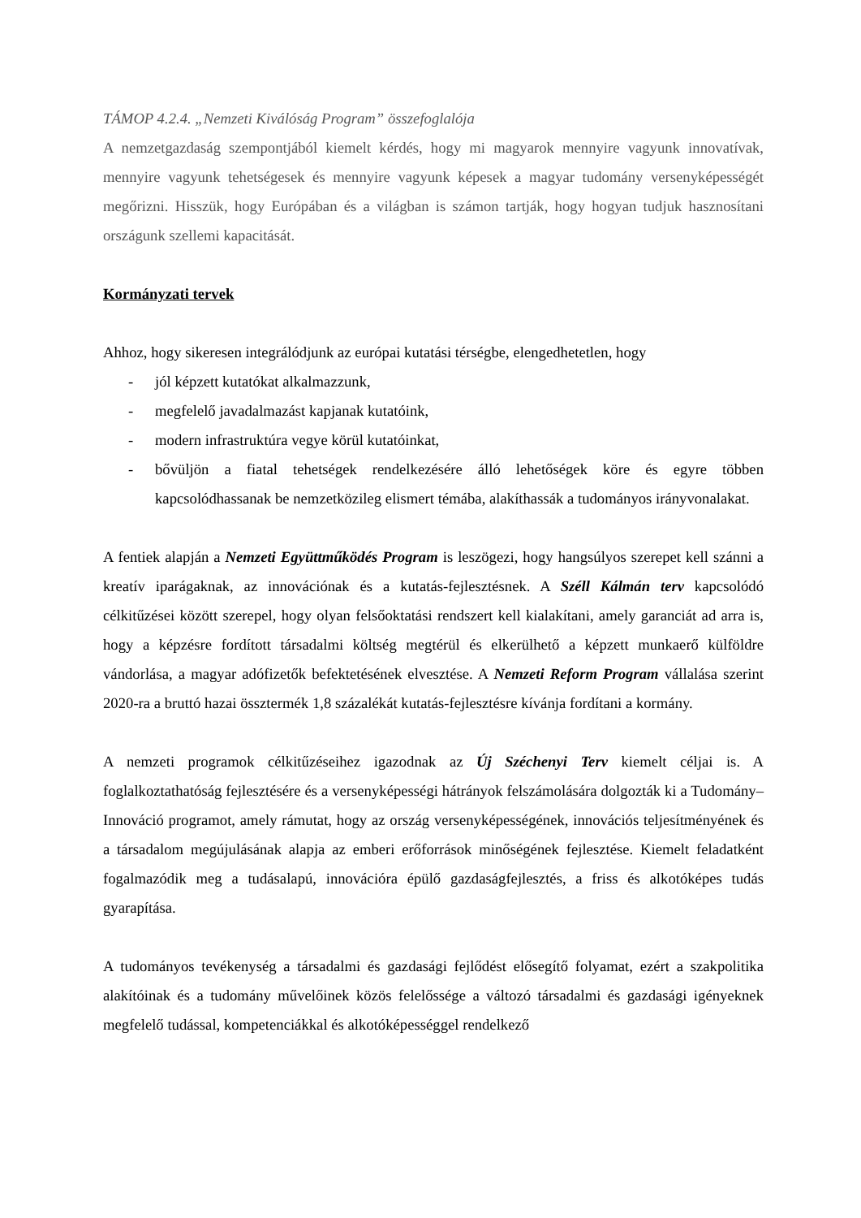TÁMOP 4.2.4. „Nemzeti Kiválóság Program” összefoglalója
A nemzetgazdaság szempontjából kiemelt kérdés, hogy mi magyarok mennyire vagyunk innovatívak, mennyire vagyunk tehetségesek és mennyire vagyunk képesek a magyar tudomány versenyképességét megőrizni. Hisszük, hogy Európában és a világban is számon tartják, hogy hogyan tudjuk hasznosítani országunk szellemi kapacitását.
Kormányzati tervek
Ahhoz, hogy sikeresen integrálódjunk az európai kutatási térségbe, elengedhetetlen, hogy
- jól képzett kutatókat alkalmazzunk,
- megfelelő javadalmazást kapjanak kutatóink,
- modern infrastruktúra vegye körül kutatóinkat,
- bővüljön a fiatal tehetségek rendelkezésére álló lehetőségek köre és egyre többen kapcsolódhassanak be nemzetközileg elismert témába, alakíthassák a tudományos irányvonalakat.
A fentiek alapján a Nemzeti Együttműködés Program is leszögezi, hogy hangsúlyos szerepet kell szánni a kreatív iparágaknak, az innovációnak és a kutatás-fejlesztésnek. A Széll Kálmán terv kapcsolódó célkitűzései között szerepel, hogy olyan felsőoktatási rendszert kell kialakítani, amely garanciát ad arra is, hogy a képzésre fordított társadalmi költség megtérül és elkerülhető a képzett munkaerő külföldre vándorlása, a magyar adófizetők befektetésének elvesztése. A Nemzeti Reform Program vállalása szerint 2020-ra a bruttó hazai össztermék 1,8 százalékát kutatás-fejlesztésre kívánja fordítani a kormány.
A nemzeti programok célkitűzéseihez igazodnak az Új Széchenyi Terv kiemelt céljai is. A foglalkoztathatóság fejlesztésére és a versenyképességi hátrányok felszámolására dolgozták ki a Tudomány–Innováció programot, amely rámutat, hogy az ország versenyképességének, innovációs teljesítményének és a társadalom megújulásának alapja az emberi erőforrások minőségének fejlesztése. Kiemelt feladatként fogalmazódik meg a tudásalapú, innovációra épülő gazdaságfejlesztés, a friss és alkotóképes tudás gyarapítása.
A tudományos tevékenység a társadalmi és gazdasági fejlődést elősegítő folyamat, ezért a szakpolitika alakítóinak és a tudomány művelőinek közös felelőssége a változó társadalmi és gazdasági igényeknek megfelelő tudással, kompetenciákkal és alkotóképességgel rendelkező